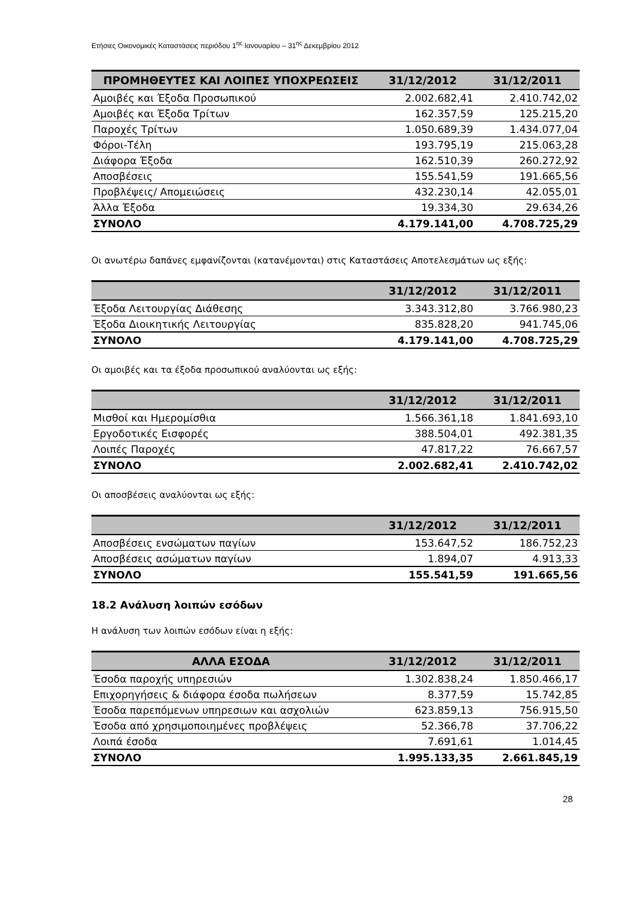Ετήσιες Οικονομικές Καταστάσεις περιόδου 1<sup>ης</sup> Ιανουαρίου – 31<sup>ης</sup> Δεκεμβρίου 2012
| ΠΡΟΜΗΘΕΥΤΕΣ ΚΑΙ ΛΟΙΠΕΣ ΥΠΟΧΡΕΩΣΕΙΣ | 31/12/2012 | 31/12/2011 |
| --- | --- | --- |
| Αμοιβές και Έξοδα Προσωπικού | 2.002.682,41 | 2.410.742,02 |
| Αμοιβές και Έξοδα Τρίτων | 162.357,59 | 125.215,20 |
| Παροχές Τρίτων | 1.050.689,39 | 1.434.077,04 |
| Φόροι-Τέλη | 193.795,19 | 215.063,28 |
| Διάφορα Έξοδα | 162.510,39 | 260.272,92 |
| Αποσβέσεις | 155.541,59 | 191.665,56 |
| Προβλέψεις/ Απομειώσεις | 432.230,14 | 42.055,01 |
| Άλλα Έξοδα | 19.334,30 | 29.634,26 |
| ΣΥΝΟΛΟ | 4.179.141,00 | 4.708.725,29 |
Οι ανωτέρω δαπάνες εμφανίζονται (κατανέμονται) στις Καταστάσεις Αποτελεσμάτων ως εξής:
| | 31/12/2012 | 31/12/2011 |
| --- | --- | --- |
| Έξοδα Λειτουργίας Διάθεσης | 3.343.312,80 | 3.766.980,23 |
| Έξοδα Διοικητικής Λειτουργίας | 835.828,20 | 941.745,06 |
| ΣΥΝΟΛΟ | 4.179.141,00 | 4.708.725,29 |
Οι αμοιβές και τα έξοδα προσωπικού αναλύονται ως εξής:
| | 31/12/2012 | 31/12/2011 |
| --- | --- | --- |
| Μισθοί και Ημερομίσθια | 1.566.361,18 | 1.841.693,10 |
| Εργοδοτικές Εισφορές | 388.504,01 | 492.381,35 |
| Λοιπές Παροχές | 47.817,22 | 76.667,57 |
| ΣΥΝΟΛΟ | 2.002.682,41 | 2.410.742,02 |
Οι αποσβέσεις αναλύονται ως εξής:
| | 31/12/2012 | 31/12/2011 |
| --- | --- | --- |
| Αποσβέσεις ενσώματων παγίων | 153.647,52 | 186.752,23 |
| Αποσβέσεις ασώματων παγίων | 1.894,07 | 4.913,33 |
| ΣΥΝΟΛΟ | 155.541,59 | 191.665,56 |
18.2 Ανάλυση λοιπών εσόδων
Η ανάλυση των λοιπών εσόδων είναι η εξής:
| ΑΛΛΑ ΕΣΟΔΑ | 31/12/2012 | 31/12/2011 |
| --- | --- | --- |
| Έσοδα παροχής υπηρεσιών | 1.302.838,24 | 1.850.466,17 |
| Επιχορηγήσεις & διάφορα έσοδα πωλήσεων | 8.377,59 | 15.742,85 |
| Έσοδα παρεπόμενων υπηρεσιων και ασχολιών | 623.859,13 | 756.915,50 |
| Έσοδα από χρησιμοποιημένες προβλέψεις | 52.366,78 | 37.706,22 |
| Λοιπά έσοδα | 7.691,61 | 1.014,45 |
| ΣΥΝΟΛΟ | 1.995.133,35 | 2.661.845,19 |
28